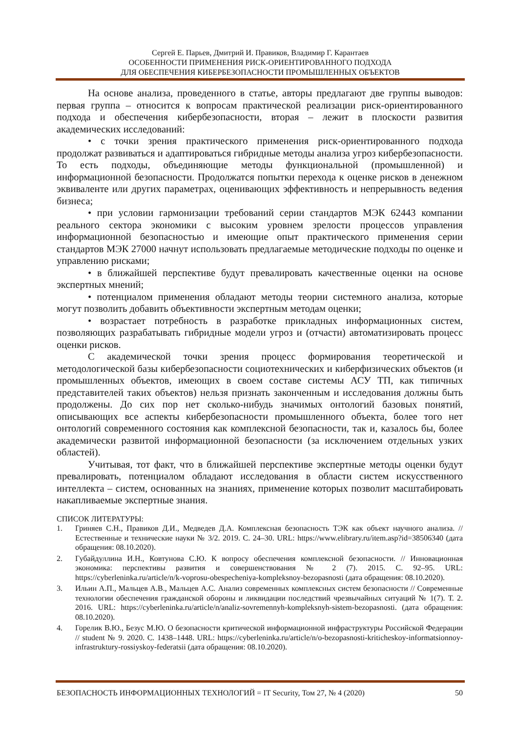Сергей Е. Парьев, Дмитрий И. Правиков, Владимир Г. Карантаев
ОСОБЕННОСТИ ПРИМЕНЕНИЯ РИСК-ОРИЕНТИРОВАННОГО ПОДХОДА
ДЛЯ ОБЕСПЕЧЕНИЯ КИБЕРБЕЗОПАСНОСТИ ПРОМЫШЛЕННЫХ ОБЪЕКТОВ
На основе анализа, проведенного в статье, авторы предлагают две группы выводов: первая группа – относится к вопросам практической реализации риск-ориентированного подхода и обеспечения кибербезопасности, вторая – лежит в плоскости развития академических исследований:
• с точки зрения практического применения риск-ориентированного подхода продолжат развиваться и адаптироваться гибридные методы анализа угроз кибербезопасности. То есть подходы, объединяющие методы функциональной (промышленной) и информационной безопасности. Продолжатся попытки перехода к оценке рисков в денежном эквиваленте или других параметрах, оценивающих эффективность и непрерывность ведения бизнеса;
• при условии гармонизации требований серии стандартов МЭК 62443 компании реального сектора экономики с высоким уровнем зрелости процессов управления информационной безопасностью и имеющие опыт практического применения серии стандартов МЭК 27000 начнут использовать предлагаемые методические подходы по оценке и управлению рисками;
• в ближайшей перспективе будут превалировать качественные оценки на основе экспертных мнений;
• потенциалом применения обладают методы теории системного анализа, которые могут позволить добавить объективности экспертным методам оценки;
• возрастает потребность в разработке прикладных информационных систем, позволяющих разрабатывать гибридные модели угроз и (отчасти) автоматизировать процесс оценки рисков.
С академической точки зрения процесс формирования теоретической и методологической базы кибербезопасности социотехнических и киберфизических объектов (и промышленных объектов, имеющих в своем составе системы АСУ ТП, как типичных представителей таких объектов) нельзя признать законченным и исследования должны быть продолжены. До сих пор нет сколько-нибудь значимых онтологий базовых понятий, описывающих все аспекты кибербезопасности промышленного объекта, более того нет онтологий современного состояния как комплексной безопасности, так и, казалось бы, более академически развитой информационной безопасности (за исключением отдельных узких областей).
Учитывая, тот факт, что в ближайшей перспективе экспертные методы оценки будут превалировать, потенциалом обладают исследования в области систем искусственного интеллекта – систем, основанных на знаниях, применение которых позволит масштабировать накапливаемые экспертные знания.
СПИСОК ЛИТЕРАТУРЫ:
1. Гриняев С.Н., Правиков Д.И., Медведев Д.А. Комплексная безопасность ТЭК как объект научного анализа. // Естественные и технические науки № 3/2. 2019. С. 24–30. URL: https://www.elibrary.ru/item.asp?id=38506340 (дата обращения: 08.10.2020).
2. Губайдуллина И.Н., Ковтунова С.Ю. К вопросу обеспечения комплексной безопасности. // Инновационная экономика: перспективы развития и совершенствования № 2 (7). 2015. С. 92–95. URL: https://cyberleninka.ru/article/n/k-voprosu-obespecheniya-kompleksnoy-bezopasnosti (дата обращения: 08.10.2020).
3. Ильин А.П., Мальцев А.В., Мальцев А.С. Анализ современных комплексных систем безопасности // Современные технологии обеспечения гражданской обороны и ликвидации последствий чрезвычайных ситуаций № 1(7). Т. 2. 2016. URL: https://cyberleninka.ru/article/n/analiz-sovremennyh-kompleksnyh-sistem-bezopasnosti. (дата обращения: 08.10.2020).
4. Горелик В.Ю., Безус М.Ю. О безопасности критической информационной инфраструктуры Российской Федерации // student № 9. 2020. С. 1438–1448. URL: https://cyberleninka.ru/article/n/o-bezopasnosti-kriticheskoy-informatsionnoy-infrastruktury-rossiyskoy-federatsii (дата обращения: 08.10.2020).
БЕЗОПАСНОСТЬ ИНФОРМАЦИОННЫХ ТЕХНОЛОГИЙ = IT Security, Том 27, № 4 (2020) 50